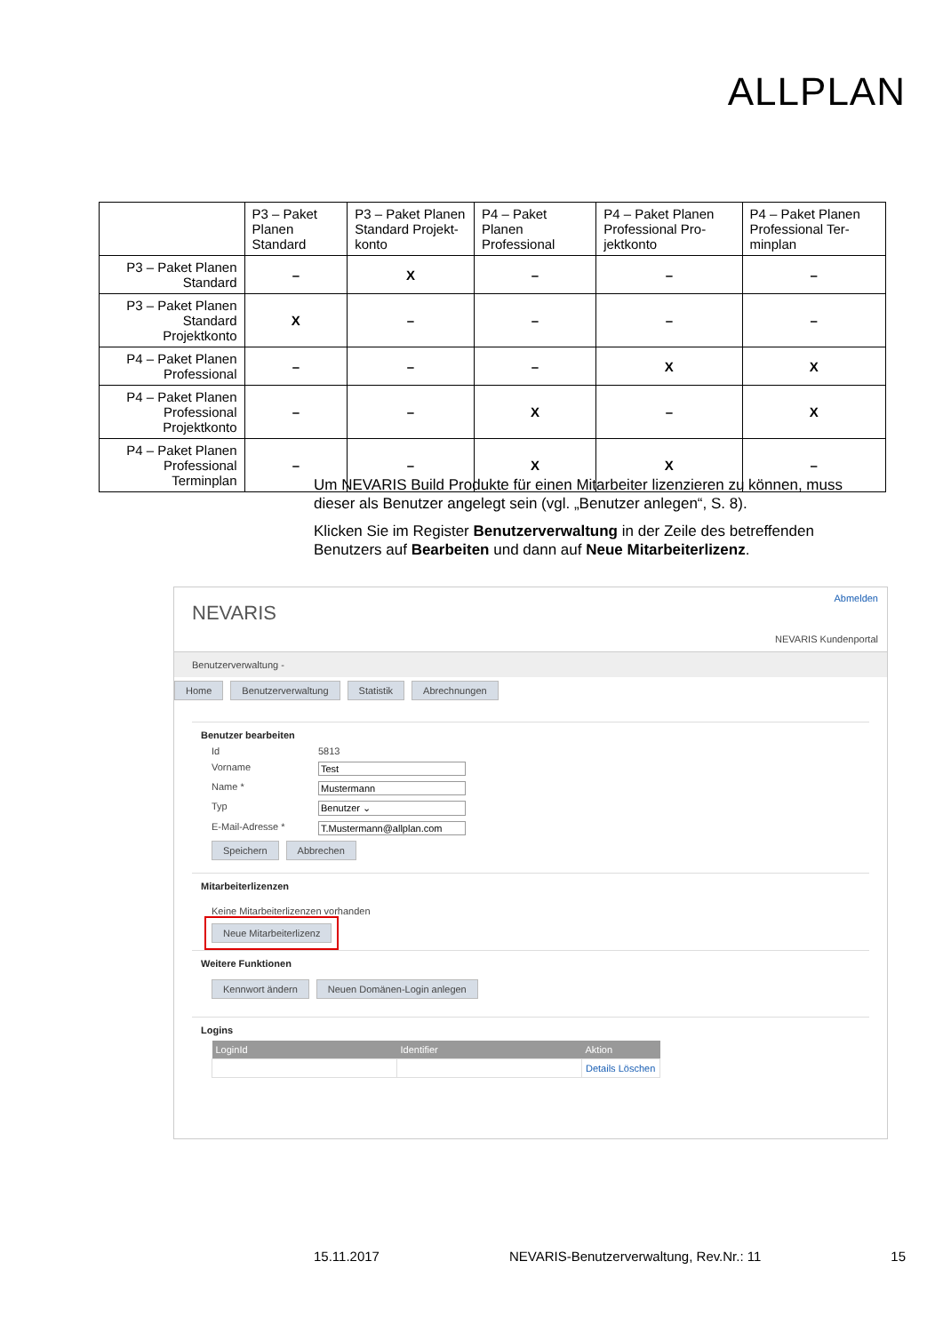ALLPLAN
| | P3 – Paket Planen Standard | P3 – Paket Planen Standard Projekt-konto | P4 – Paket Planen Professional | P4 – Paket Planen Professional Pro-jektkonto | P4 – Paket Planen Professional Ter-minplan |
| --- | --- | --- | --- | --- | --- |
| P3 – Paket Planen Standard | – | X | – | – | – |
| P3 – Paket Planen Standard Projektkonto | X | – | – | – | – |
| P4 – Paket Planen Professional | – | – | – | X | X |
| P4 – Paket Planen Professional Projektkonto | – | – | X | – | X |
| P4 – Paket Planen Professional Terminplan | – | – | X | X | – |
Um NEVARIS Build Produkte für einen Mitarbeiter lizenzieren zu können, muss dieser als Benutzer angelegt sein (vgl. „Benutzer anlegen“, S. 8).
Klicken Sie im Register Benutzerverwaltung in der Zeile des betreffenden Benutzers auf Bearbeiten und dann auf Neue Mitarbeiterlizenz.
NEVARIS
Abmelden
NEVARIS Kundenportal
Benutzerverwaltung -
Home Benutzerverwaltung Statistik Abrechnungen
Benutzer bearbeiten
Id 5813
Vorname Test
Name * Mustermann
Typ Benutzer ⌄
E-Mail-Adresse * T.Mustermann@allplan.com
Speichern Abbrechen
Mitarbeiterlizenzen
Keine Mitarbeiterlizenzen vorhanden
Neue Mitarbeiterlizenz
Weitere Funktionen
Kennwort ändern Neuen Domänen-Login anlegen
Logins
| LoginId | Identifier | Aktion |
| --- | --- | --- |
| | | Details Löschen |
15.11.2017 NEVARIS-Benutzerverwaltung, Rev.Nr.: 11 15